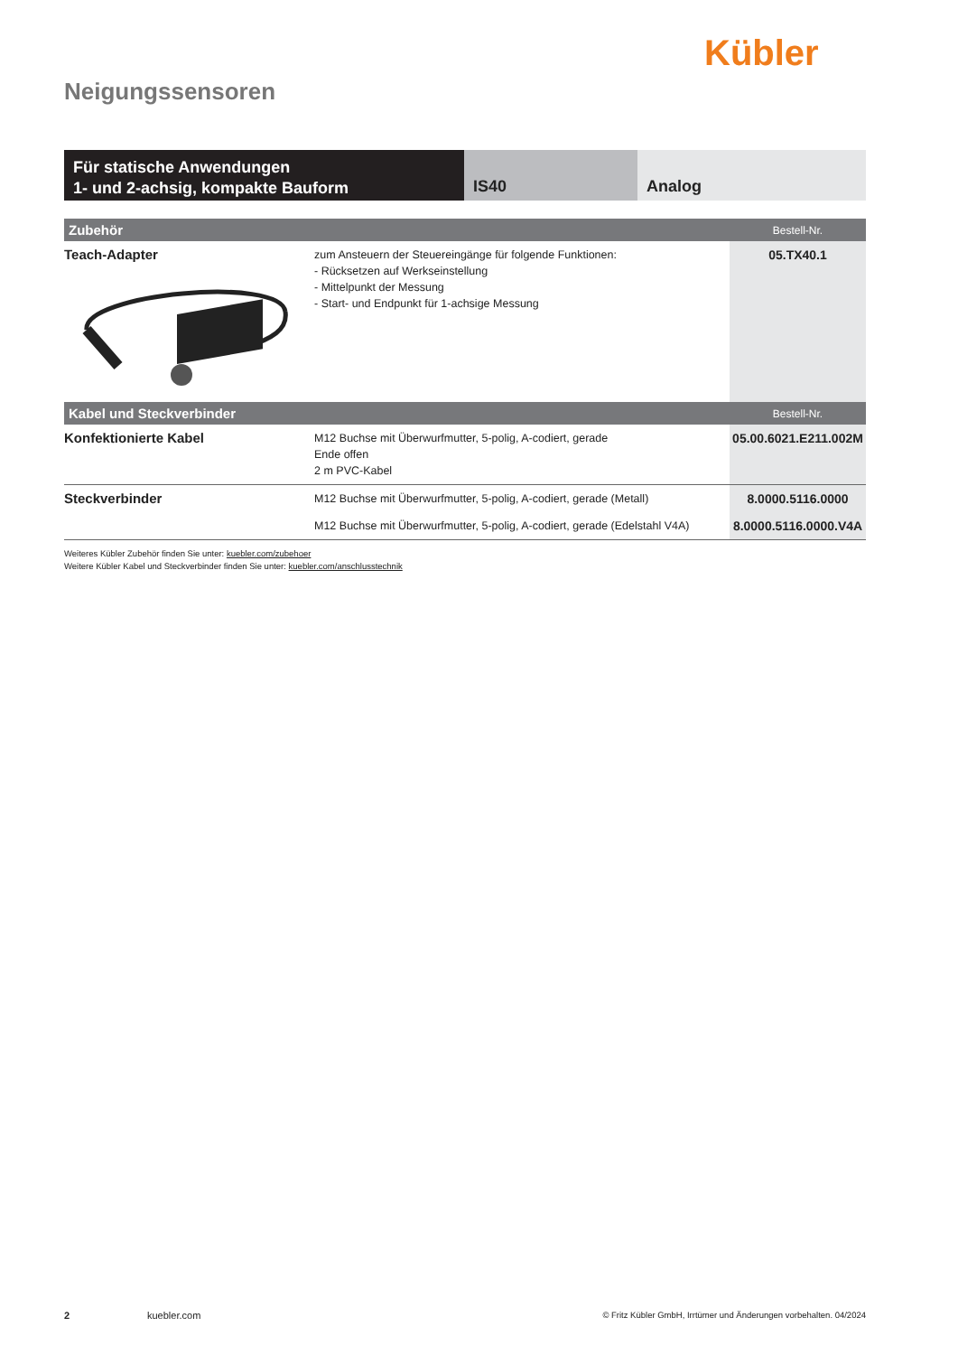Kübler
Neigungssensoren
Für statische Anwendungen
1- und 2-achsig, kompakte Bauform
IS40 Analog
| Zubehör | | Bestell-Nr. |
| --- | --- | --- |
| Teach-Adapter | zum Ansteuern der Steuereingänge für folgende Funktionen: - Rücksetzen auf Werkseinstellung - Mittelpunkt der Messung - Start- und Endpunkt für 1-achsige Messung | 05.TX40.1 |
| Kabel und Steckverbinder | | Bestell-Nr. |
| Konfektionierte Kabel | M12 Buchse mit Überwurfmutter, 5-polig, A-codiert, gerade Ende offen 2 m PVC-Kabel | 05.00.6021.E211.002M |
| Steckverbinder | M12 Buchse mit Überwurfmutter, 5-polig, A-codiert, gerade (Metall) | 8.0000.5116.0000 |
| | M12 Buchse mit Überwurfmutter, 5-polig, A-codiert, gerade (Edelstahl V4A) | 8.0000.5116.0000.V4A |
Weiteres Kübler Zubehör finden Sie unter: kuebler.com/zubehoer
Weitere Kübler Kabel und Steckverbinder finden Sie unter: kuebler.com/anschlusstechnik
2 kuebler.com © Fritz Kübler GmbH, Irrtümer und Änderungen vorbehalten. 04/2024